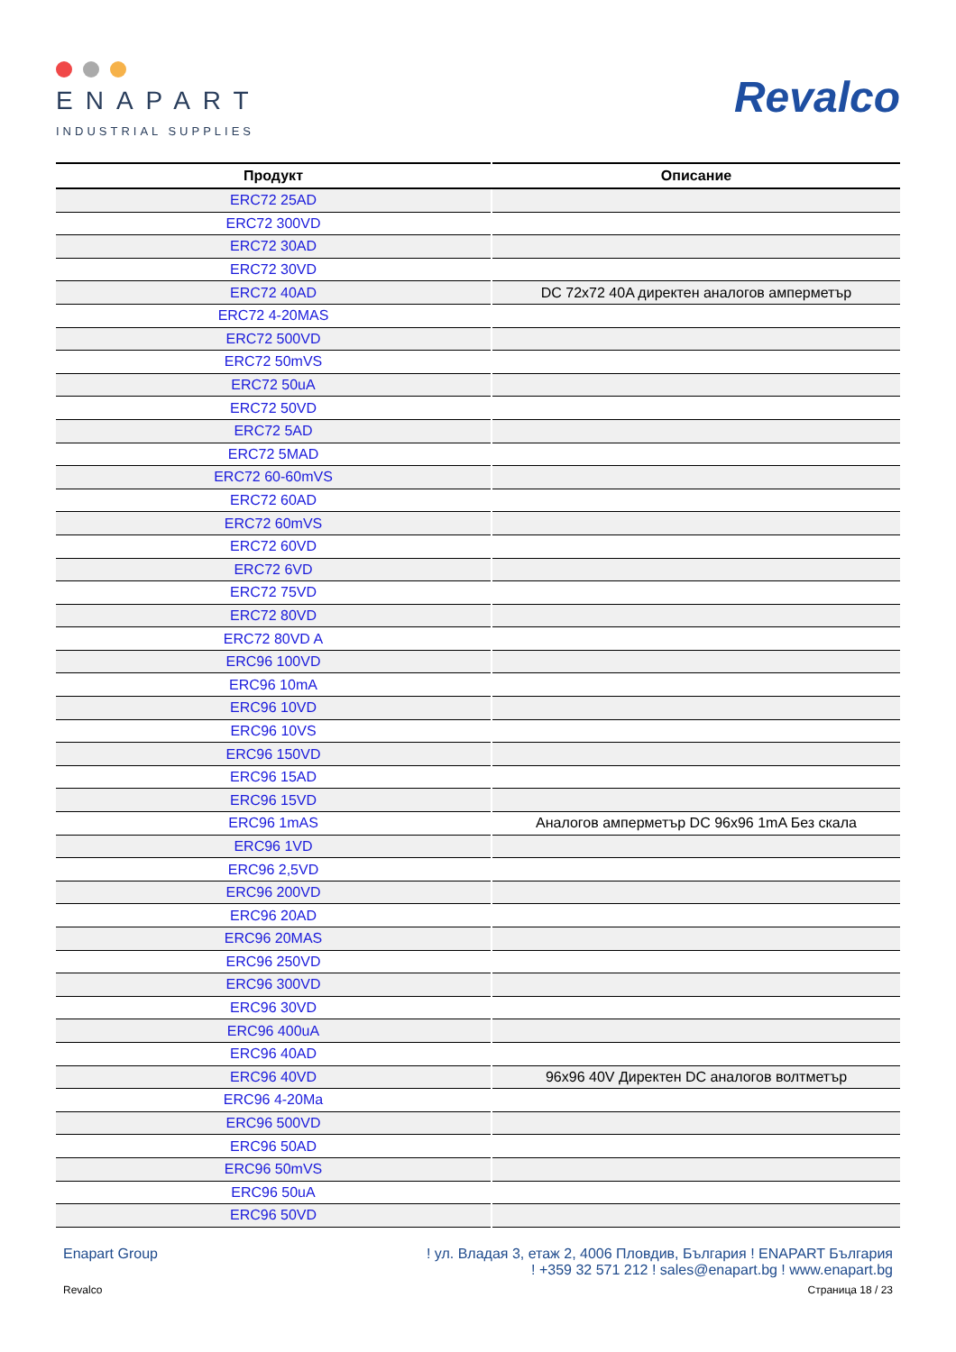ENAPART
INDUSTRIAL SUPPLIES
Revalco
| Продукт | Описание |
| --- | --- |
| ERC72 25AD | |
| ERC72 300VD | |
| ERC72 30AD | |
| ERC72 30VD | |
| ERC72 40AD | DC 72x72 40A директен аналогов амперметър |
| ERC72 4-20MAS | |
| ERC72 500VD | |
| ERC72 50mVS | |
| ERC72 50uA | |
| ERC72 50VD | |
| ERC72 5AD | |
| ERC72 5MAD | |
| ERC72 60-60mVS | |
| ERC72 60AD | |
| ERC72 60mVS | |
| ERC72 60VD | |
| ERC72 6VD | |
| ERC72 75VD | |
| ERC72 80VD | |
| ERC72 80VD A | |
| ERC96 100VD | |
| ERC96 10mA | |
| ERC96 10VD | |
| ERC96 10VS | |
| ERC96 150VD | |
| ERC96 15AD | |
| ERC96 15VD | |
| ERC96 1mAS | Аналогов амперметър DC 96x96 1mA Без скала |
| ERC96 1VD | |
| ERC96 2,5VD | |
| ERC96 200VD | |
| ERC96 20AD | |
| ERC96 20MAS | |
| ERC96 250VD | |
| ERC96 300VD | |
| ERC96 30VD | |
| ERC96 400uA | |
| ERC96 40AD | |
| ERC96 40VD | 96x96 40V Директен DC аналогов волтметър |
| ERC96 4-20Ma | |
| ERC96 500VD | |
| ERC96 50AD | |
| ERC96 50mVS | |
| ERC96 50uA | |
| ERC96 50VD | |
Enapart Group ! ул. Владая 3, етаж 2, 4006 Пловдив, България ! ENAPART България
! +359 32 571 212 ! sales@enapart.bg ! www.enapart.bg
Revalco Страница 18 / 23